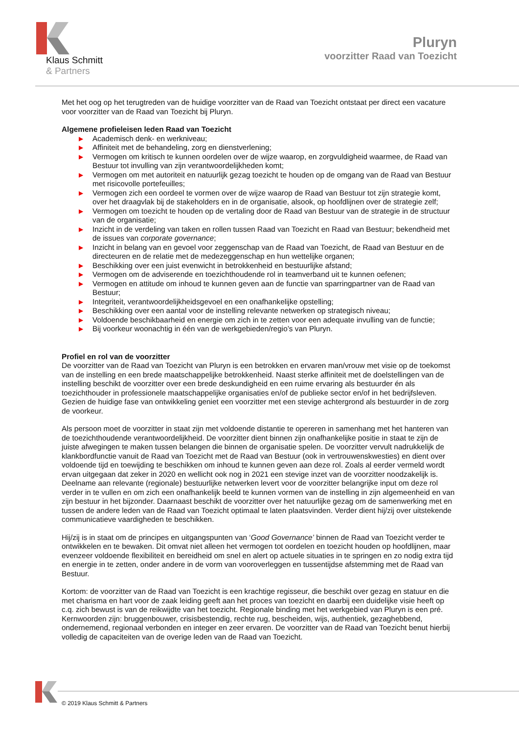Klaus Schmitt
& Partners
Pluryn
voorzitter Raad van Toezicht
Met het oog op het terugtreden van de huidige voorzitter van de Raad van Toezicht ontstaat per direct een vacature voor voorzitter van de Raad van Toezicht bij Pluryn.
Algemene profieleisen leden Raad van Toezicht
▶ Academisch denk- en werkniveau;
▶ Affiniteit met de behandeling, zorg en dienstverlening;
▶ Vermogen om kritisch te kunnen oordelen over de wijze waarop, en zorgvuldigheid waarmee, de Raad van Bestuur tot invulling van zijn verantwoordelijkheden komt;
▶ Vermogen om met autoriteit en natuurlijk gezag toezicht te houden op de omgang van de Raad van Bestuur met risicovolle portefeuilles;
▶ Vermogen zich een oordeel te vormen over de wijze waarop de Raad van Bestuur tot zijn strategie komt, over het draagvlak bij de stakeholders en in de organisatie, alsook, op hoofdlijnen over de strategie zelf;
▶ Vermogen om toezicht te houden op de vertaling door de Raad van Bestuur van de strategie in de structuur van de organisatie;
▶ Inzicht in de verdeling van taken en rollen tussen Raad van Toezicht en Raad van Bestuur; bekendheid met de issues van corporate governance;
▶ Inzicht in belang van en gevoel voor zeggenschap van de Raad van Toezicht, de Raad van Bestuur en de directeuren en de relatie met de medezeggenschap en hun wettelijke organen;
▶ Beschikking over een juist evenwicht in betrokkenheid en bestuurlijke afstand;
▶ Vermogen om de adviserende en toezichthoudende rol in teamverband uit te kunnen oefenen;
▶ Vermogen en attitude om inhoud te kunnen geven aan de functie van sparringpartner van de Raad van Bestuur;
▶ Integriteit, verantwoordelijkheidsgevoel en een onafhankelijke opstelling;
▶ Beschikking over een aantal voor de instelling relevante netwerken op strategisch niveau;
▶ Voldoende beschikbaarheid en energie om zich in te zetten voor een adequate invulling van de functie;
▶ Bij voorkeur woonachtig in één van de werkgebieden/regio’s van Pluryn.
Profiel en rol van de voorzitter
De voorzitter van de Raad van Toezicht van Pluryn is een betrokken en ervaren man/vrouw met visie op de toekomst van de instelling en een brede maatschappelijke betrokkenheid. Naast sterke affiniteit met de doelstellingen van de instelling beschikt de voorzitter over een brede deskundigheid en een ruime ervaring als bestuurder én als toezichthouder in professionele maatschappelijke organisaties en/of de publieke sector en/of in het bedrijfsleven. Gezien de huidige fase van ontwikkeling geniet een voorzitter met een stevige achtergrond als bestuurder in de zorg de voorkeur.
Als persoon moet de voorzitter in staat zijn met voldoende distantie te opereren in samenhang met het hanteren van de toezichthoudende verantwoordelijkheid. De voorzitter dient binnen zijn onafhankelijke positie in staat te zijn de juiste afwegingen te maken tussen belangen die binnen de organisatie spelen. De voorzitter vervult nadrukkelijk de klankbordfunctie vanuit de Raad van Toezicht met de Raad van Bestuur (ook in vertrouwenskwesties) en dient over voldoende tijd en toewijding te beschikken om inhoud te kunnen geven aan deze rol. Zoals al eerder vermeld wordt ervan uitgegaan dat zeker in 2020 en wellicht ook nog in 2021 een stevige inzet van de voorzitter noodzakelijk is. Deelname aan relevante (regionale) bestuurlijke netwerken levert voor de voorzitter belangrijke input om deze rol verder in te vullen en om zich een onafhankelijk beeld te kunnen vormen van de instelling in zijn algemeenheid en van zijn bestuur in het bijzonder. Daarnaast beschikt de voorzitter over het natuurlijke gezag om de samenwerking met en tussen de andere leden van de Raad van Toezicht optimaal te laten plaatsvinden. Verder dient hij/zij over uitstekende communicatieve vaardigheden te beschikken.
Hij/zij is in staat om de principes en uitgangspunten van ‘Good Governance’ binnen de Raad van Toezicht verder te ontwikkelen en te bewaken. Dit omvat niet alleen het vermogen tot oordelen en toezicht houden op hoofdlijnen, maar evenzeer voldoende flexibiliteit en bereidheid om snel en alert op actuele situaties in te springen en zo nodig extra tijd en energie in te zetten, onder andere in de vorm van vooroverleggen en tussentijdse afstemming met de Raad van Bestuur.
Kortom: de voorzitter van de Raad van Toezicht is een krachtige regisseur, die beschikt over gezag en statuur en die met charisma en hart voor de zaak leiding geeft aan het proces van toezicht en daarbij een duidelijke visie heeft op c.q. zich bewust is van de reikwijdte van het toezicht. Regionale binding met het werkgebied van Pluryn is een pré. Kernwoorden zijn: bruggenbouwer, crisisbestendig, rechte rug, bescheiden, wijs, authentiek, gezaghebbend, ondernemend, regionaal verbonden en integer en zeer ervaren. De voorzitter van de Raad van Toezicht benut hierbij volledig de capaciteiten van de overige leden van de Raad van Toezicht.
© 2019 Klaus Schmitt & Partners